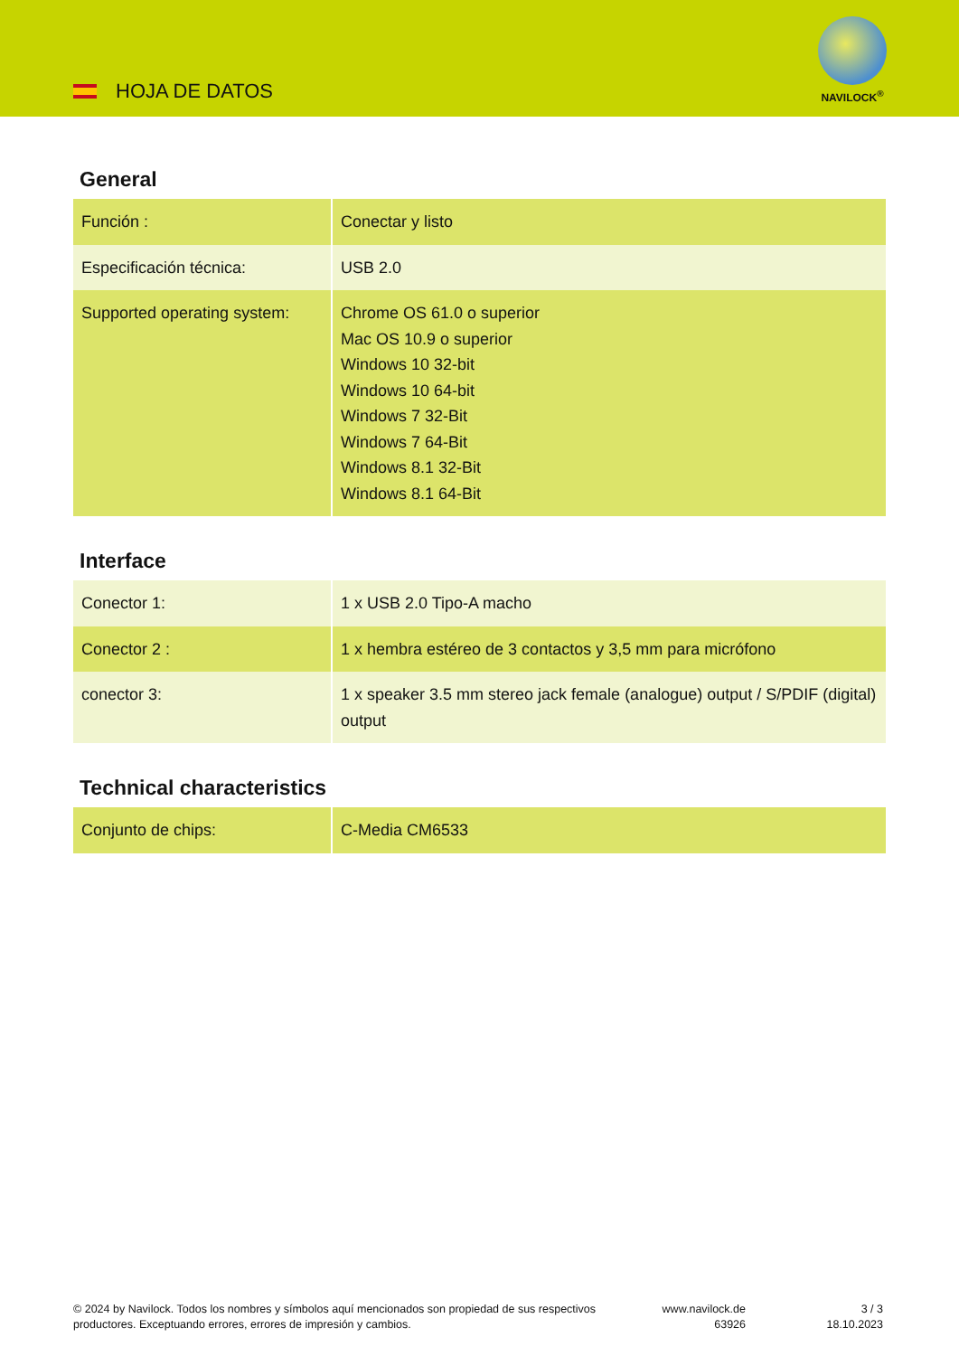HOJA DE DATOS
NAVILOCK<sup>®</sup>
General
| Función : | Conectar y listo |
| Especificación técnica: | USB 2.0 |
| Supported operating system: | Chrome OS 61.0 o superior Mac OS 10.9 o superior Windows 10 32-bit Windows 10 64-bit Windows 7 32-Bit Windows 7 64-Bit Windows 8.1 32-Bit Windows 8.1 64-Bit |
Interface
| Conector 1: | 1 x USB 2.0 Tipo-A macho |
| Conector 2 : | 1 x hembra estéreo de 3 contactos y 3,5 mm para micrófono |
| conector 3: | 1 x speaker 3.5 mm stereo jack female (analogue) output / S/PDIF (digital) output |
Technical characteristics
| Conjunto de chips: | C-Media CM6533 |
© 2024 by Navilock. Todos los nombres y símbolos aquí mencionados son propiedad de sus respectivos productores. Exceptuando errores, errores de impresión y cambios.
www.navilock.de
63926
3 / 3
18.10.2023